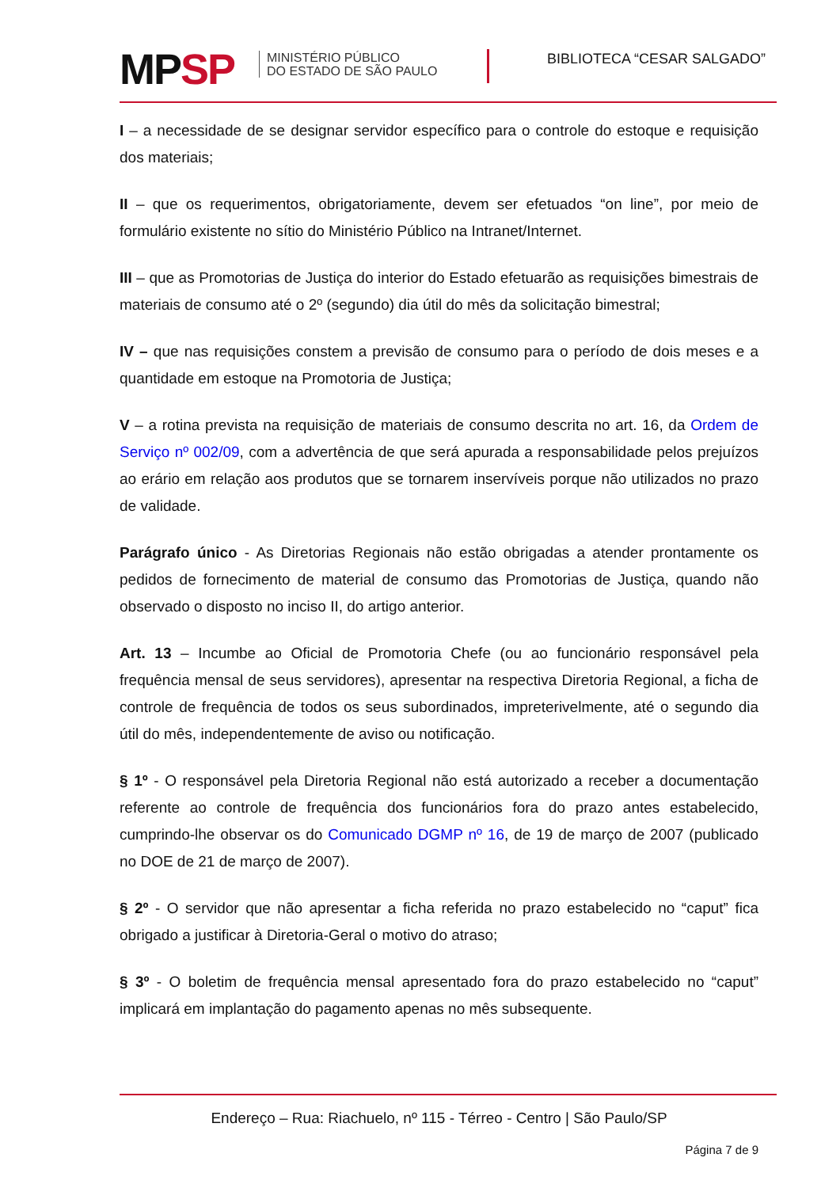MPSP
MINISTÉRIO PÚBLICO
DO ESTADO DE SÃO PAULO
BIBLIOTECA “CESAR SALGADO”
I – a necessidade de se designar servidor específico para o controle do estoque e requisição dos materiais;
II – que os requerimentos, obrigatoriamente, devem ser efetuados “on line”, por meio de formulário existente no sítio do Ministério Público na Intranet/Internet.
III – que as Promotorias de Justiça do interior do Estado efetuarão as requisições bimestrais de materiais de consumo até o 2º (segundo) dia útil do mês da solicitação bimestral;
IV – que nas requisições constem a previsão de consumo para o período de dois meses e a quantidade em estoque na Promotoria de Justiça;
V – a rotina prevista na requisição de materiais de consumo descrita no art. 16, da Ordem de Serviço nº 002/09, com a advertência de que será apurada a responsabilidade pelos prejuízos ao erário em relação aos produtos que se tornarem inservíveis porque não utilizados no prazo de validade.
Parágrafo único - As Diretorias Regionais não estão obrigadas a atender prontamente os pedidos de fornecimento de material de consumo das Promotorias de Justiça, quando não observado o disposto no inciso II, do artigo anterior.
Art. 13 – Incumbe ao Oficial de Promotoria Chefe (ou ao funcionário responsável pela frequência mensal de seus servidores), apresentar na respectiva Diretoria Regional, a ficha de controle de frequência de todos os seus subordinados, impreterivelmente, até o segundo dia útil do mês, independentemente de aviso ou notificação.
§ 1º - O responsável pela Diretoria Regional não está autorizado a receber a documentação referente ao controle de frequência dos funcionários fora do prazo antes estabelecido, cumprindo-lhe observar os do Comunicado DGMP nº 16, de 19 de março de 2007 (publicado no DOE de 21 de março de 2007).
§ 2º - O servidor que não apresentar a ficha referida no prazo estabelecido no “caput” fica obrigado a justificar à Diretoria-Geral o motivo do atraso;
§ 3º - O boletim de frequência mensal apresentado fora do prazo estabelecido no “caput” implicará em implantação do pagamento apenas no mês subsequente.
Endereço – Rua: Riachuelo, nº 115 - Térreo - Centro | São Paulo/SP
Página 7 de 9